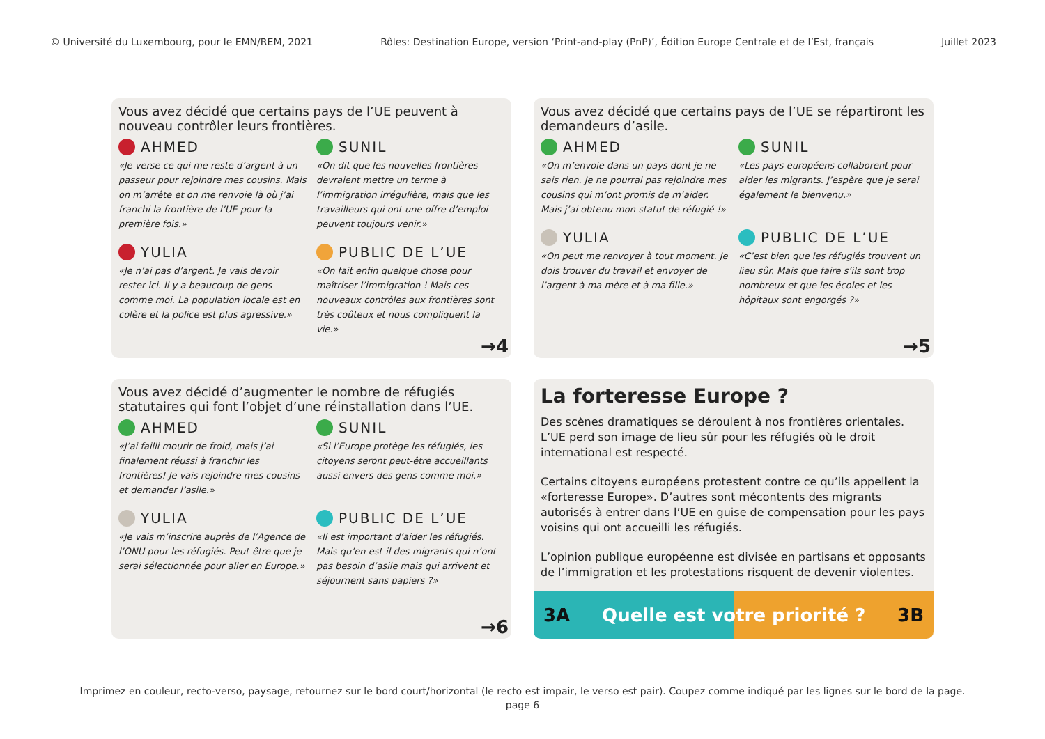© Université du Luxembourg, pour le EMN/REM, 2021 Rôles: Destination Europe, version ‘Print-and-play (PnP)’, Édition Europe Centrale et de l’Est, français Juillet 2023
Vous avez décidé que certains pays de l’UE peuvent à nouveau contrôler leurs frontières.
AHMED
«Je verse ce qui me reste d’argent à un passeur pour rejoindre mes cousins. Mais on m’arrête et on me renvoie là où j’ai franchi la frontière de l’UE pour la première fois.»
SUNIL
«On dit que les nouvelles frontières devraient mettre un terme à l’immigration irrégulière, mais que les travailleurs qui ont une offre d’emploi peuvent toujours venir.»
YULIA
«Je n’ai pas d’argent. Je vais devoir rester ici. Il y a beaucoup de gens comme moi. La population locale est en colère et la police est plus agressive.»
PUBLIC DE L’UE
«On fait enfin quelque chose pour maîtriser l’immigration ! Mais ces nouveaux contrôles aux frontières sont très coûteux et nous compliquent la vie.»
→4
Vous avez décidé que certains pays de l’UE se répartiront les demandeurs d’asile.
AHMED
«On m’envoie dans un pays dont je ne sais rien. Je ne pourrai pas rejoindre mes cousins qui m’ont promis de m’aider. Mais j’ai obtenu mon statut de réfugié !»
SUNIL
«Les pays européens collaborent pour aider les migrants. J’espère que je serai également le bienvenu.»
YULIA
«On peut me renvoyer à tout moment. Je dois trouver du travail et envoyer de l’argent à ma mère et à ma fille.»
PUBLIC DE L’UE
«C’est bien que les réfugiés trouvent un lieu sûr. Mais que faire s’ils sont trop nombreux et que les écoles et les hôpitaux sont engorgés ?»
→5
Vous avez décidé d’augmenter le nombre de réfugiés statutaires qui font l’objet d’une réinstallation dans l’UE.
AHMED
«J’ai failli mourir de froid, mais j’ai finalement réussi à franchir les frontières! Je vais rejoindre mes cousins et demander l’asile.»
SUNIL
«Si l’Europe protège les réfugiés, les citoyens seront peut-être accueillants aussi envers des gens comme moi.»
YULIA
«Je vais m’inscrire auprès de l’Agence de l’ONU pour les réfugiés. Peut-être que je serai sélectionnée pour aller en Europe.»
PUBLIC DE L’UE
«Il est important d’aider les réfugiés. Mais qu’en est-il des migrants qui n’ont pas besoin d’asile mais qui arrivent et séjournent sans papiers ?»
→6
La forteresse Europe ?
Des scènes dramatiques se déroulent à nos frontières orientales. L’UE perd son image de lieu sûr pour les réfugiés où le droit international est respecté.
Certains citoyens européens protestent contre ce qu’ils appellent la «forteresse Europe». D’autres sont mécontents des migrants autorisés à entrer dans l’UE en guise de compensation pour les pays voisins qui ont accueilli les réfugiés.
L’opinion publique européenne est divisée en partisans et opposants de l’immigration et les protestations risquent de devenir violentes.
3A Quelle est votre priorité ? 3B
Imprimez en couleur, recto-verso, paysage, retournez sur le bord court/horizontal (le recto est impair, le verso est pair). Coupez comme indiqué par les lignes sur le bord de la page.
page 6